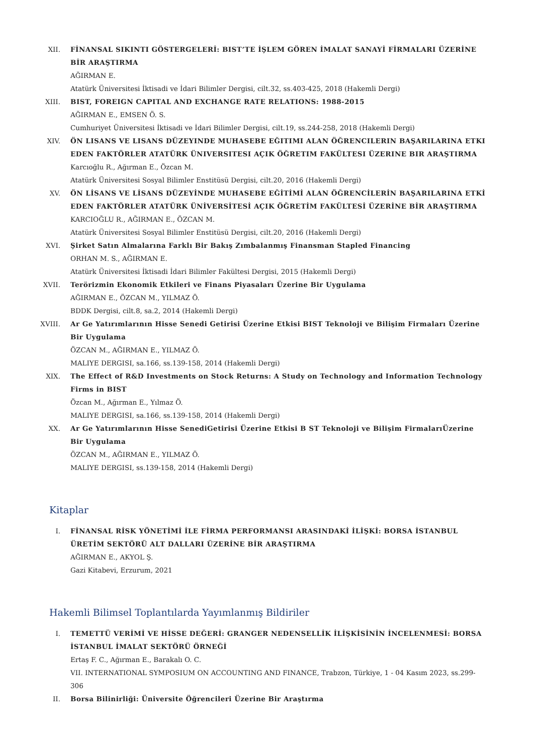XII. FİNANSAL SIKINTI GÖSTERGELERİ: BIST’TE İŞLEM GÖREN İMALAT SANAYİ FİRMALARI ÜZERİNE BİR ARAŞTIRMA
AĞIRMAN E.
Atatürk Üniversitesi İktisadi ve İdari Bilimler Dergisi, cilt.32, ss.403-425, 2018 (Hakemli Dergi)
XIII. BIST, FOREIGN CAPITAL AND EXCHANGE RATE RELATIONS: 1988-2015
AĞIRMAN E., EMSEN Ö. S.
Cumhuriyet Üniversitesi İktisadi ve İdari Bilimler Dergisi, cilt.19, ss.244-258, 2018 (Hakemli Dergi)
XIV. ÖN LISANS VE LISANS DÜZEYINDE MUHASEBE EĞITIMI ALAN ÖĞRENCILERIN BAŞARILARINA ETKI EDEN FAKTÖRLER ATATÜRK ÜNIVERSITESI AÇIK ÖĞRETIM FAKÜLTESI ÜZERINE BIR ARAŞTIRMA
Karcıoğlu R., Ağırman E., Özcan M.
Atatürk Üniversitesi Sosyal Bilimler Enstitüsü Dergisi, cilt.20, 2016 (Hakemli Dergi)
XV. ÖN LİSANS VE LİSANS DÜZEYİNDE MUHASEBE EĞİTİMİ ALAN ÖĞRENCİLERİN BAŞARILARINA ETKİ EDEN FAKTÖRLER ATATÜRK ÜNİVERSİTESİ AÇIK ÖĞRETİM FAKÜLTESİ ÜZERİNE BİR ARAŞTIRMA
KARCIOĞLU R., AĞIRMAN E., ÖZCAN M.
Atatürk Üniversitesi Sosyal Bilimler Enstitüsü Dergisi, cilt.20, 2016 (Hakemli Dergi)
XVI. Şirket Satın Almalarına Farklı Bir Bakış Zımbalanmış Finansman Stapled Financing
ORHAN M. S., AĞIRMAN E.
Atatürk Üniversitesi İktisadi İdari Bilimler Fakültesi Dergisi, 2015 (Hakemli Dergi)
XVII. Terörizmin Ekonomik Etkileri ve Finans Piyasaları Üzerine Bir Uygulama
AĞIRMAN E., ÖZCAN M., YILMAZ Ö.
BDDK Dergisi, cilt.8, sa.2, 2014 (Hakemli Dergi)
XVIII. Ar Ge Yatırımlarının Hisse Senedi Getirisi Üzerine Etkisi BIST Teknoloji ve Bilişim Firmaları Üzerine Bir Uygulama
ÖZCAN M., AĞIRMAN E., YILMAZ Ö.
MALIYE DERGISI, sa.166, ss.139-158, 2014 (Hakemli Dergi)
XIX. The Effect of R&D Investments on Stock Returns: A Study on Technology and Information Technology Firms in BIST
Özcan M., Ağırman E., Yılmaz Ö.
MALIYE DERGISI, sa.166, ss.139-158, 2014 (Hakemli Dergi)
XX. Ar Ge Yatırımlarının Hisse SenediGetirisi Üzerine Etkisi B ST Teknoloji ve Bilişim FirmalarıÜzerine Bir Uygulama
ÖZCAN M., AĞIRMAN E., YILMAZ Ö.
MALIYE DERGISI, ss.139-158, 2014 (Hakemli Dergi)
Kitaplar
I. FİNANSAL RİSK YÖNETİMİ İLE FİRMA PERFORMANSI ARASINDAKİ İLİŞKİ: BORSA İSTANBUL ÜRETİM SEKTÖRÜ ALT DALLARI ÜZERİNE BİR ARAŞTIRMA
AĞIRMAN E., AKYOL Ş.
Gazi Kitabevi, Erzurum, 2021
Hakemli Bilimsel Toplantılarda Yayımlanmış Bildiriler
I. TEMETTÜ VERİMİ VE HİSSE DEĞERİ: GRANGER NEDENSELLİK İLİŞKİSİNİN İNCELENMESİ: BORSA İSTANBUL İMALAT SEKTÖRÜ ÖRNEĞİ
Ertaş F. C., Ağırman E., Barakalı O. C.
VII. INTERNATIONAL SYMPOSIUM ON ACCOUNTING AND FINANCE, Trabzon, Türkiye, 1 - 04 Kasım 2023, ss.299-306
II. Borsa Bilinirliği: Üniversite Öğrencileri Üzerine Bir Araştırma